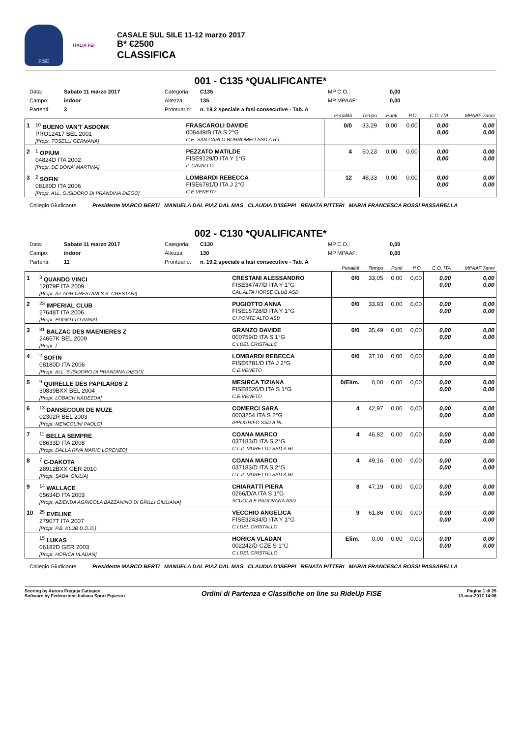FISE
ITALIA FEI
CASALE SUL SILE 11-12 marzo 2017
B* €2500
CLASSIFICA
001 - C135 *QUALIFICANTE*
Data: Sabato 11 marzo 2017 Categoria: C135 MP C.O.: 0,00 Campo: indoor Altezza: 135 MP MPAAF: 0,00 Partenti: 3 Prontuario: n. 19.2 speciale a fasi consecutive - Tab. A
| | | | Penalità | Tempo | Punti | P.O. | C.O. ITA | MPAAF 7anni |
| 1 | <sup>10</sup> BUENO VAN'T ASDONK PRO12417 BEL 2001 [Propr. TOSELLI GERMANA] | FRASCAROLI DAVIDE 008449/B ITA S 2°G C.E. SAN CARLO BORROMEO SSD A R.L. | 0/0 | 33,29 | 0,00 | 0,00 | 0,00 0,00 | 0,00 0,00 |
| 2 | <sup>1</sup> OPIUM 04824D ITA 2002 [Propr. DE DONA' MARTINA] | PEZZATO MATILDE FISE9129/D ITA Y 1°G IL CAVALLO | 4 | 50,23 | 0,00 | 0,00 | 0,00 0,00 | 0,00 0,00 |
| 3 | <sup>2</sup> SOFIN 08180D ITA 2006 [Propr. ALL. S.ISIDORO DI PRANDINA DIEGO] | LOMBARDI REBECCA FISE6781/D ITA J 2°G C.E.VENETO | 12 | 48,33 | 0,00 | 0,00 | 0,00 0,00 | 0,00 0,00 |
Collegio Giudicante Presidente MARCO BERTI MANUELA DAL PIAZ DAL MAS CLAUDIA D'ISEPPI RENATA PITTERI MARIA FRANCESCA ROSSI PASSARELLA
002 - C130 *QUALIFICANTE*
Data: Sabato 11 marzo 2017 Categoria: C130 MP C.O.: 0,00 Campo: indoor Altezza: 130 MP MPAAF: 0,00 Partenti: 11 Prontuario: n. 19.2 speciale a fasi consecutive - Tab. A
| | | | Penalità | Tempo | Punti | P.O. | C.O. ITA | MPAAF 7anni |
| 1 | <sup>3</sup> QUANDO VINCI 12879F ITA 2009 [Propr. AZ.AGR.CRESTANI S.S. CRESTANI] | CRESTANI ALESSANDRO FISE34747/D ITA Y 1°G CAL ALTA HORSE CLUB ASD | 0/0 | 33,05 | 0,00 | 0,00 | 0,00 0,00 | 0,00 0,00 |
| 2 | <sup>23</sup> IMPERIAL CLUB 27648T ITA 2006 [Propr. PUGIOTTO ANNA] | PUGIOTTO ANNA FISE15728/D ITA Y 1°G CI PONTE ALTO ASD | 0/0 | 33,93 | 0,00 | 0,00 | 0,00 0,00 | 0,00 0,00 |
| 3 | <sup>31</sup> BALZAC DES MAENIERES Z 24657K BEL 2009 [Propr. ] | GRANZO DAVIDE 000759/D ITA S 1°G C.I.DEL CRISTALLO | 0/0 | 35,49 | 0,00 | 0,00 | 0,00 0,00 | 0,00 0,00 |
| 4 | <sup>2</sup> SOFIN 08180D ITA 2006 [Propr. ALL. S.ISIDORO DI PRANDINA DIEGO] | LOMBARDI REBECCA FISE6781/D ITA J 2°G C.E.VENETO | 0/0 | 37,18 | 0,00 | 0,00 | 0,00 0,00 | 0,00 0,00 |
| 5 | <sup>9</sup> QUIRELLE DES PAPILARDS Z 30839BXX BEL 2004 [Propr. LOBACH NADEZDA] | MESIRCA TIZIANA FISE8526/D ITA S 1°G C.E.VENETO | 0/Elim. | 0,00 | 0,00 | 0,00 | 0,00 0,00 | 0,00 0,00 |
| 6 | <sup>13</sup> DANSECOUR DE MUZE 02302R BEL 2003 [Propr. MENCOLINI PAOLO] | COMERCI SARA 0003254 ITA S 2°G IPPOGRIFO SSD A RL | 4 | 42,97 | 0,00 | 0,00 | 0,00 0,00 | 0,00 0,00 |
| 7 | <sup>11</sup> BELLA SEMPRE 08633D ITA 2008 [Propr. DALLA RIVA MARIO LORENZO] | COANA MARCO 037183/D ITA S 2°G C.I. IL MURETTO SSD A RL | 4 | 46,82 | 0,00 | 0,00 | 0,00 0,00 | 0,00 0,00 |
| 8 | <sup>7</sup> C-DAKOTA 28912BXX GER 2010 [Propr. SABA' GIULIA] | COANA MARCO 037183/D ITA S 2°G C.I. IL MURETTO SSD A RL | 4 | 49,16 | 0,00 | 0,00 | 0,00 0,00 | 0,00 0,00 |
| 9 | <sup>14</sup> WALLACE 05634D ITA 2003 [Propr. AZIENDA AGRICOLA BAZZANINO DI GRILLI GIULIANA] | CHIARATTI PIERA 0266/D/A ITA S 1°G SCUOLA E.PADOVANA ASD | 8 | 47,19 | 0,00 | 0,00 | 0,00 0,00 | 0,00 0,00 |
| 10 | <sup>25</sup> EVELINE 27907T ITA 2007 [Propr. P.B. KLUB D.O.O.] | VECCHIO ANGELICA FISE32434/D ITA Y 1°G C.I.DEL CRISTALLO | 9 | 61,86 | 0,00 | 0,00 | 0,00 0,00 | 0,00 0,00 |
| | <sup>15</sup> LUKAS 06182D GER 2003 [Propr. HORICA VLADAN] | HORICA VLADAN 002242/D CZE S 1°G C.I.DEL CRISTALLO | Elim. | 0,00 | 0,00 | 0,00 | 0,00 0,00 | 0,00 0,00 |
Collegio Giudicante Presidente MARCO BERTI MANUELA DAL PIAZ DAL MAS CLAUDIA D'ISEPPI RENATA PITTERI MARIA FRANCESCA ROSSI PASSARELLA
Scoring by Aurora Freguja Cattapan
Software by Federazione Italiana Sport Equestri
Ordini di Partenza e Classifiche on line su RideUp FISE
Pagina 1 di 25
13-mar-2017 14:06